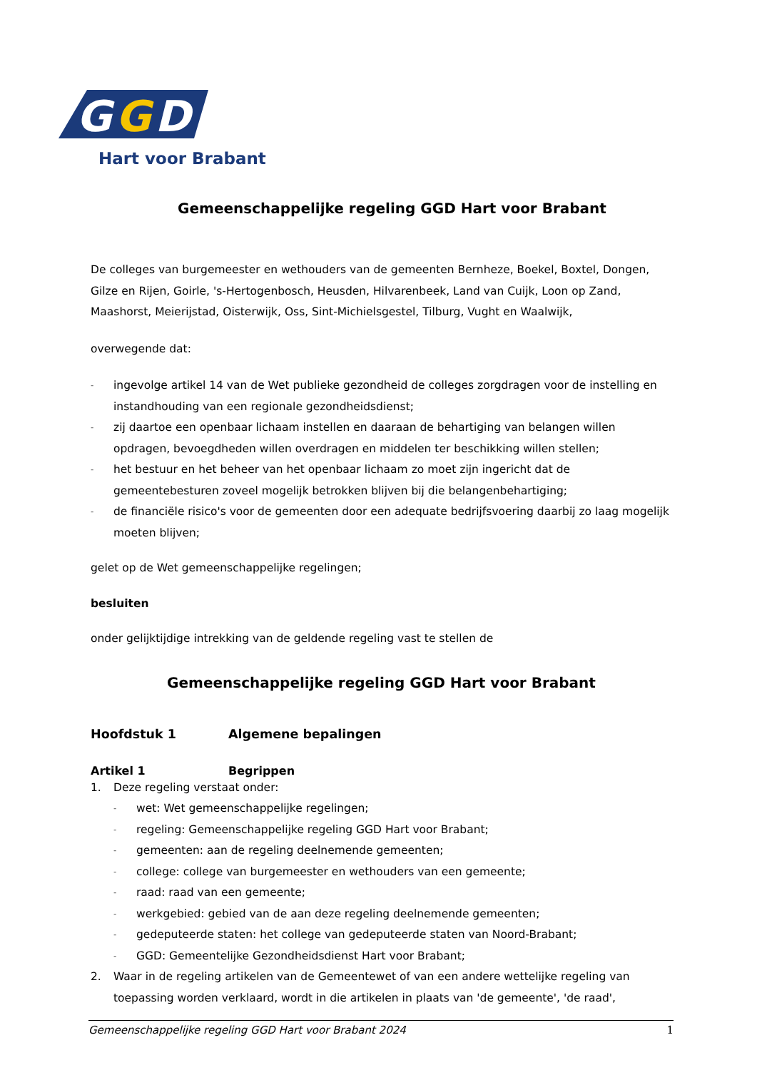G
G
D
Hart voor Brabant
Gemeenschappelijke regeling GGD Hart voor Brabant
De colleges van burgemeester en wethouders van de gemeenten Bernheze, Boekel, Boxtel, Dongen, Gilze en Rijen, Goirle, 's-Hertogenbosch, Heusden, Hilvarenbeek, Land van Cuijk, Loon op Zand, Maashorst, Meierijstad, Oisterwijk, Oss, Sint-Michielsgestel, Tilburg, Vught en Waalwijk,
overwegende dat:
- ingevolge artikel 14 van de Wet publieke gezondheid de colleges zorgdragen voor de instelling en instandhouding van een regionale gezondheidsdienst;
- zij daartoe een openbaar lichaam instellen en daaraan de behartiging van belangen willen opdragen, bevoegdheden willen overdragen en middelen ter beschikking willen stellen;
- het bestuur en het beheer van het openbaar lichaam zo moet zijn ingericht dat de gemeentebesturen zoveel mogelijk betrokken blijven bij die belangenbehartiging;
- de financiële risico's voor de gemeenten door een adequate bedrijfsvoering daarbij zo laag mogelijk moeten blijven;
gelet op de Wet gemeenschappelijke regelingen;
besluiten
onder gelijktijdige intrekking van de geldende regeling vast te stellen de
Gemeenschappelijke regeling GGD Hart voor Brabant
Hoofdstuk 1 Algemene bepalingen
Artikel 1 Begrippen
1. Deze regeling verstaat onder:
- wet: Wet gemeenschappelijke regelingen;
- regeling: Gemeenschappelijke regeling GGD Hart voor Brabant;
- gemeenten: aan de regeling deelnemende gemeenten;
- college: college van burgemeester en wethouders van een gemeente;
- raad: raad van een gemeente;
- werkgebied: gebied van de aan deze regeling deelnemende gemeenten;
- gedeputeerde staten: het college van gedeputeerde staten van Noord-Brabant;
- GGD: Gemeentelijke Gezondheidsdienst Hart voor Brabant;
2. Waar in de regeling artikelen van de Gemeentewet of van een andere wettelijke regeling van toepassing worden verklaard, wordt in die artikelen in plaats van 'de gemeente', 'de raad',
Gemeenschappelijke regeling GGD Hart voor Brabant 2024 1